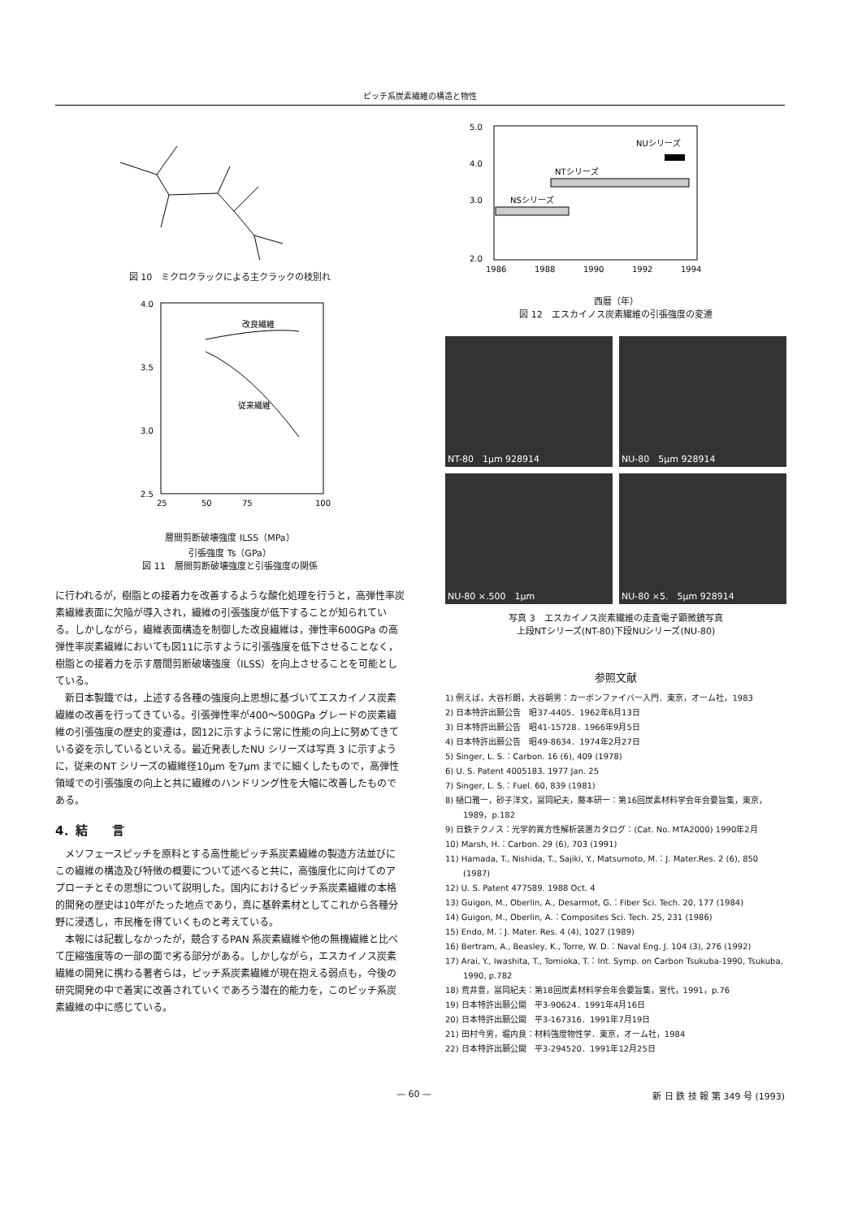ピッチ系炭素繊維の構造と物性
図 10　ミクロクラックによる主クラックの枝別れ
4.0
3.5
3.0
2.5
25
50
75
100
改良繊維
従来繊維
層間剪断破壊強度 ILSS（MPa）
引張強度 Ts（GPa）
図 11　層間剪断破壊強度と引張強度の関係
に行われるが，樹脂との接着力を改善するような酸化処理を行うと，高弾性率炭素繊維表面に欠陥が導入され，繊維の引張強度が低下することが知られている。しかしながら，繊維表面構造を制御した改良繊維は，弾性率600GPa の高弾性率炭素繊維においても図11に示すように引張強度を低下させることなく，樹脂との接着力を示す層間剪断破壊強度（ILSS）を向上させることを可能としている。
新日本製鐵では，上述する各種の強度向上思想に基づいてエスカイノス炭素繊維の改善を行ってきている。引張弾性率が400〜500GPa グレードの炭素繊維の引張強度の歴史的変遷は，図12に示すように常に性能の向上に努めてきている姿を示しているといえる。最近発表したNU シリーズは写真 3 に示すように，従来のNT シリーズの繊維径10μm を7μm までに細くしたもので，高弾性領域での引張強度の向上と共に繊維のハンドリング性を大幅に改善したものである。
4．結　　言
メソフェースピッチを原料とする高性能ピッチ系炭素繊維の製造方法並びにこの繊維の構造及び特徴の概要について述べると共に，高強度化に向けてのアプローチとその思想について説明した。国内におけるピッチ系炭素繊維の本格的開発の歴史は10年がたった地点であり，真に基幹素材としてこれから各種分野に浸透し，市民権を得ていくものと考えている。
本報には記載しなかったが，競合するPAN 系炭素繊維や他の無機繊維と比べて圧縮強度等の一部の面で劣る部分がある。しかしながら，エスカイノス炭素繊維の開発に携わる著者らは，ピッチ系炭素繊維が現在抱える弱点も，今後の研究開発の中で着実に改善されていくであろう潜在的能力を，このピッチ系炭素繊維の中に感じている。
5.0
4.0
3.0
2.0
1986
1988
1990
1992
1994
NUシリーズ
NTシリーズ
NSシリーズ
西暦（年）
図 12　エスカイノス炭素繊維の引張強度の変遷
NT-80　1μm 928914
NU-80　5μm 928914
NU-80 ×.500　1μm
NU-80 ×5.　5μm 928914
写真 3　エスカイノス炭素繊維の走査電子顕微鏡写真
上段NTシリーズ(NT-80)下段NUシリーズ(NU-80)
参照文献
1) 例えば，大谷杉朗，大谷朝男：カーボンファイバー入門．東京，オーム社，1983
2) 日本特許出願公告　昭37-4405．1962年6月13日
3) 日本特許出願公告　昭41-15728．1966年9月5日
4) 日本特許出願公告　昭49-8634．1974年2月27日
5) Singer, L. S.：Carbon. 16 (6), 409 (1978)
6) U. S. Patent 4005183. 1977 Jan. 25
7) Singer, L. S.：Fuel. 60, 839 (1981)
8) 樋口雅一，砂子洋文，冨岡紀夫，藤本研一：第16回炭素材料学会年会要旨集，東京，1989，p.182
9) 日鉄テクノス：光学的異方性解析装置カタログ：(Cat. No. MTA2000) 1990年2月
10) Marsh, H.：Carbon. 29 (6), 703 (1991)
11) Hamada, T., Nishida, T., Sajiki, Y., Matsumoto, M.：J. Mater.Res. 2 (6), 850 (1987)
12) U. S. Patent 477589. 1988 Oct. 4
13) Guigon, M., Oberlin, A., Desarmot, G.：Fiber Sci. Tech. 20, 177 (1984)
14) Guigon, M., Oberlin, A.：Composites Sci. Tech. 25, 231 (1986)
15) Endo, M.：J. Mater. Res. 4 (4), 1027 (1989)
16) Bertram, A., Beasley, K., Torre, W. D.：Naval Eng. J. 104 (3), 276 (1992)
17) Arai, Y., Iwashita, T., Tomioka, T.：Int. Symp. on Carbon Tsukuba-1990, Tsukuba, 1990, p.782
18) 荒井豊，冨岡紀夫：第18回炭素材料学会年会要旨集，宮代，1991，p.76
19) 日本特許出願公開　平3-90624．1991年4月16日
20) 日本特許出願公開　平3-167316．1991年7月19日
21) 田村今男，堀内良：材料強度物性学．東京，オーム社，1984
22) 日本特許出願公開　平3-294520．1991年12月25日
— 60 — 新 日 鉄 技 報 第 349 号 (1993)